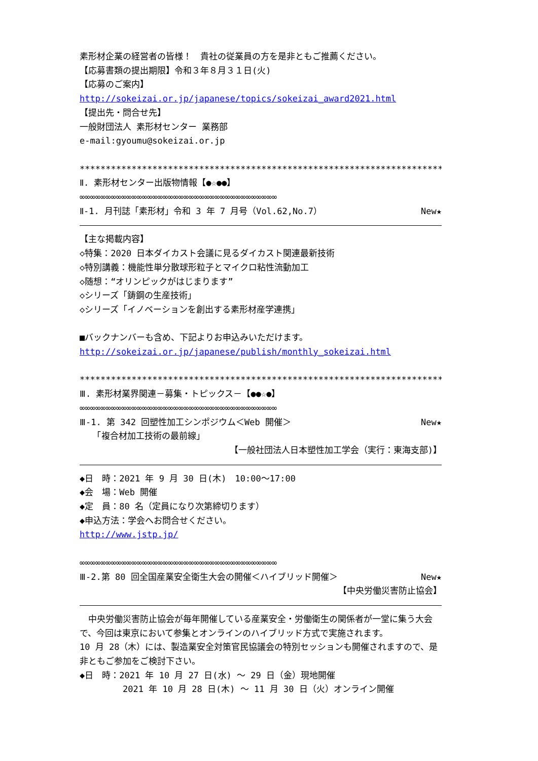素形材企業の経営者の皆様！　貴社の従業員の方を是非ともご推薦ください。
【応募書類の提出期限】令和３年８月３１日(火)
【応募のご案内】
http://sokeizai.or.jp/japanese/topics/sokeizai_award2021.html
【提出先・問合せ先】
一般財団法人 素形材センター 業務部
e-mail:gyoumu@sokeizai.or.jp
****************************************************************************
Ⅱ. 素形材センター出版物情報【●☆●●】
∞∞∞∞∞∞∞∞∞∞∞∞∞∞∞∞∞∞∞∞∞∞∞∞∞∞∞∞∞∞∞∞∞∞∞∞∞∞
Ⅱ-1. 月刊誌「素形材」令和 3 年 7 月号（Vol.62,No.7） New★
【主な掲載内容】
◇特集：2020 日本ダイカスト会議に見るダイカスト関連最新技術
◇特別講義：機能性単分散球形粒子とマイクロ粘性流動加工
◇随想：“オリンピックがはじまります”
◇シリーズ「鋳鋼の生産技術」
◇シリーズ「イノベーションを創出する素形材産学連携」
■バックナンバーも含め、下記よりお申込みいただけます。
http://sokeizai.or.jp/japanese/publish/monthly_sokeizai.html
****************************************************************************
Ⅲ. 素形材業界関連－募集・トピックス－【●●☆●】
∞∞∞∞∞∞∞∞∞∞∞∞∞∞∞∞∞∞∞∞∞∞∞∞∞∞∞∞∞∞∞∞∞∞∞∞∞∞
Ⅲ-1. 第 342 回塑性加工シンポジウム＜Web 開催＞ New★
　　「複合材加工技術の最前線」
【一般社団法人日本塑性加工学会（実行：東海支部)】
◆日　時：2021 年 9 月 30 日(木)　10:00～17:00
◆会　場：Web 開催
◆定　員：80 名（定員になり次第締切ります）
◆申込方法：学会へお問合せください。
http://www.jstp.jp/
∞∞∞∞∞∞∞∞∞∞∞∞∞∞∞∞∞∞∞∞∞∞∞∞∞∞∞∞∞∞∞∞∞∞∞∞∞∞
Ⅲ-2.第 80 回全国産業安全衛生大会の開催＜ハイブリッド開催＞ New★
【中央労働災害防止協会】
　中央労働災害防止協会が毎年開催している産業安全・労働衛生の関係者が一堂に集う大会で、今回は東京において参集とオンラインのハイブリッド方式で実施されます。
10 月 28（木）には、製造業安全対策官民協議会の特別セッションも開催されますので、是非ともご参加をご検討下さい。
◆日　時：2021 年 10 月 27 日(水) ～ 29 日（金）現地開催
　　　　　2021 年 10 月 28 日(木) ～ 11 月 30 日（火）オンライン開催